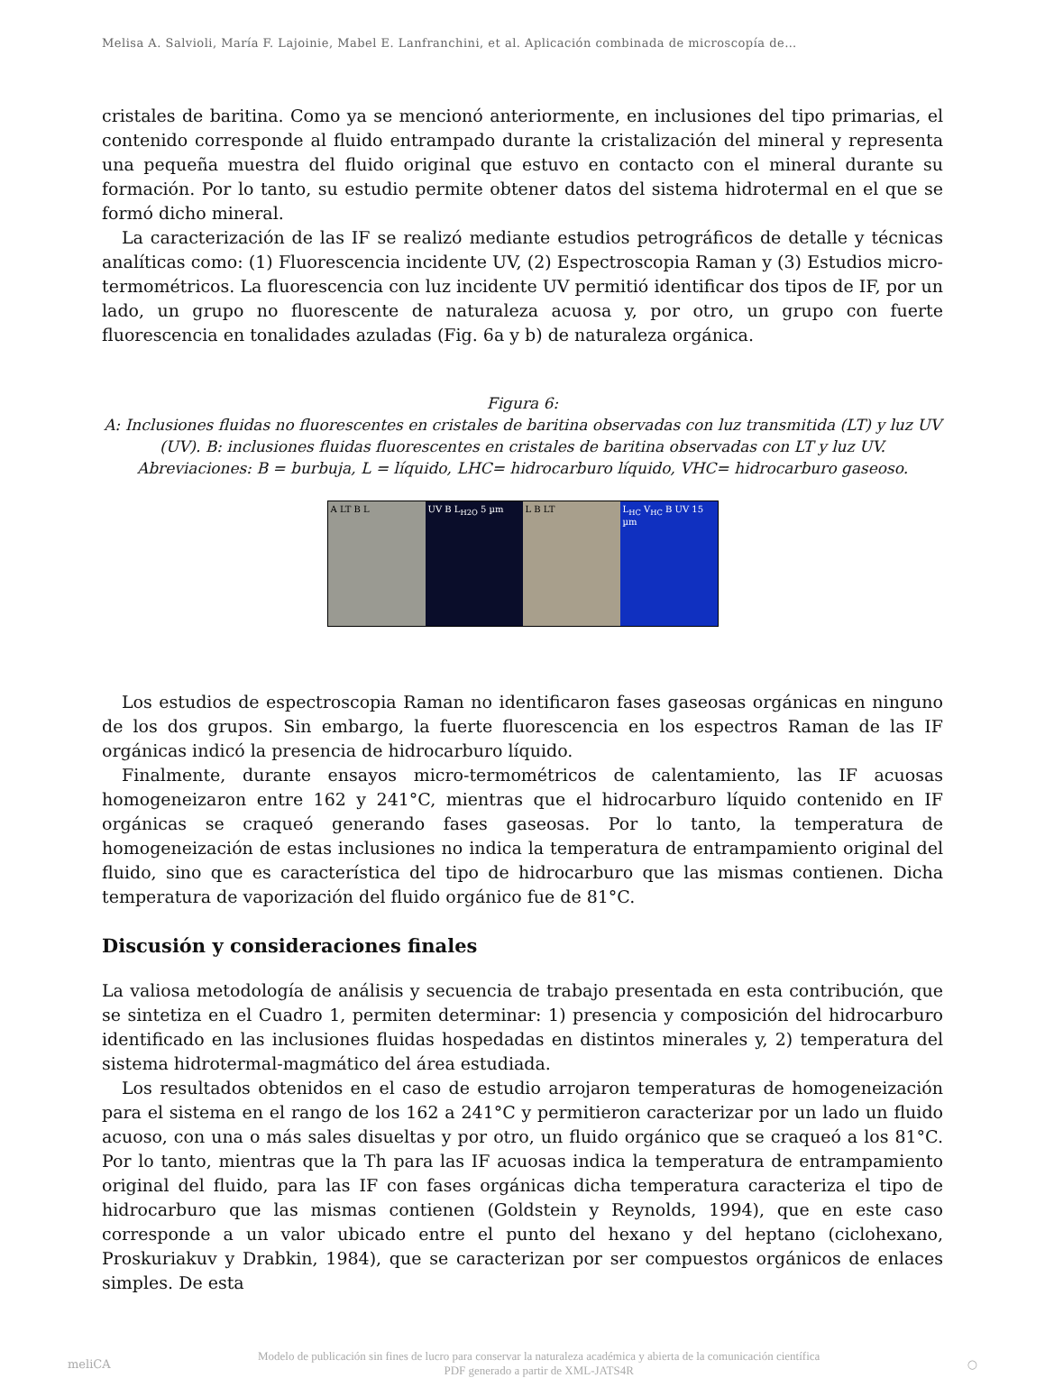Melisa A. Salvioli, María F. Lajoinie, Mabel E. Lanfranchini, et al. Aplicación combinada de microscopía de…
cristales de baritina. Como ya se mencionó anteriormente, en inclusiones del tipo primarias, el contenido corresponde al fluido entrampado durante la cristalización del mineral y representa una pequeña muestra del fluido original que estuvo en contacto con el mineral durante su formación. Por lo tanto, su estudio permite obtener datos del sistema hidrotermal en el que se formó dicho mineral.
La caracterización de las IF se realizó mediante estudios petrográficos de detalle y técnicas analíticas como: (1) Fluorescencia incidente UV, (2) Espectroscopia Raman y (3) Estudios micro-termométricos. La fluorescencia con luz incidente UV permitió identificar dos tipos de IF, por un lado, un grupo no fluorescente de naturaleza acuosa y, por otro, un grupo con fuerte fluorescencia en tonalidades azuladas (Fig. 6a y b) de naturaleza orgánica.
Figura 6:
A: Inclusiones fluidas no fluorescentes en cristales de baritina observadas con luz transmitida (LT) y luz UV (UV). B: inclusiones fluidas fluorescentes en cristales de baritina observadas con LT y luz UV. Abreviaciones: B = burbuja, L = líquido, LHC= hidrocarburo líquido, VHC= hidrocarburo gaseoso.
A LT B L UV B L<sub>H2O</sub> 5 µm L B LT L<sub>HC</sub> V<sub>HC</sub> B UV 15 µm
Los estudios de espectroscopia Raman no identificaron fases gaseosas orgánicas en ninguno de los dos grupos. Sin embargo, la fuerte fluorescencia en los espectros Raman de las IF orgánicas indicó la presencia de hidrocarburo líquido.
Finalmente, durante ensayos micro-termométricos de calentamiento, las IF acuosas homogeneizaron entre 162 y 241°C, mientras que el hidrocarburo líquido contenido en IF orgánicas se craqueó generando fases gaseosas. Por lo tanto, la temperatura de homogeneización de estas inclusiones no indica la temperatura de entrampamiento original del fluido, sino que es característica del tipo de hidrocarburo que las mismas contienen. Dicha temperatura de vaporización del fluido orgánico fue de 81°C.
Discusión y consideraciones finales
La valiosa metodología de análisis y secuencia de trabajo presentada en esta contribución, que se sintetiza en el Cuadro 1, permiten determinar: 1) presencia y composición del hidrocarburo identificado en las inclusiones fluidas hospedadas en distintos minerales y, 2) temperatura del sistema hidrotermal-magmático del área estudiada.
Los resultados obtenidos en el caso de estudio arrojaron temperaturas de homogeneización para el sistema en el rango de los 162 a 241°C y permitieron caracterizar por un lado un fluido acuoso, con una o más sales disueltas y por otro, un fluido orgánico que se craqueó a los 81°C. Por lo tanto, mientras que la Th para las IF acuosas indica la temperatura de entrampamiento original del fluido, para las IF con fases orgánicas dicha temperatura caracteriza el tipo de hidrocarburo que las mismas contienen (Goldstein y Reynolds, 1994), que en este caso corresponde a un valor ubicado entre el punto del hexano y del heptano (ciclohexano, Proskuriakuv y Drabkin, 1984), que se caracterizan por ser compuestos orgánicos de enlaces simples. De esta
meliCA
Modelo de publicación sin fines de lucro para conservar la naturaleza académica y abierta de la comunicación científica
PDF generado a partir de XML-JATS4R
○